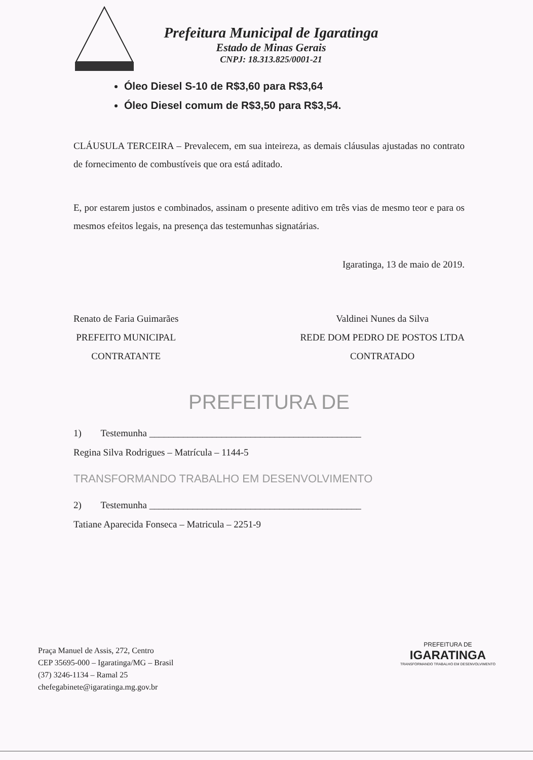Prefeitura Municipal de Igaratinga
Estado de Minas Gerais
CNPJ: 18.313.825/0001-21
Óleo Diesel S-10 de R$3,60 para R$3,64
Óleo Diesel comum de R$3,50 para R$3,54.
CLÁUSULA TERCEIRA – Prevalecem, em sua inteireza, as demais cláusulas ajustadas no contrato de fornecimento de combustíveis que ora está aditado.
E, por estarem justos e combinados, assinam o presente aditivo em três vias de mesmo teor e para os mesmos efeitos legais, na presença das testemunhas signatárias.
Igaratinga, 13 de maio de 2019.
Renato de Faria Guimarães
PREFEITO MUNICIPAL
CONTRATANTE
Valdinei Nunes da Silva
REDE DOM PEDRO DE POSTOS LTDA
CONTRATADO
PREFEITURA DE
1) Testemunha ____________________________________________
Regina Silva Rodrigues – Matrícula – 1144-5
TRANSFORMANDO TRABALHO EM DESENVOLVIMENTO
2) Testemunha ____________________________________________
Tatiane Aparecida Fonseca – Matricula – 2251-9
Praça Manuel de Assis, 272, Centro
CEP 35695-000 – Igaratinga/MG – Brasil
(37) 3246-1134 – Ramal 25
chefegabinete@igaratinga.mg.gov.br
PREFEITURA DE
IGARATINGA
TRANSFORMANDO TRABALHO EM DESENVOLVIMENTO